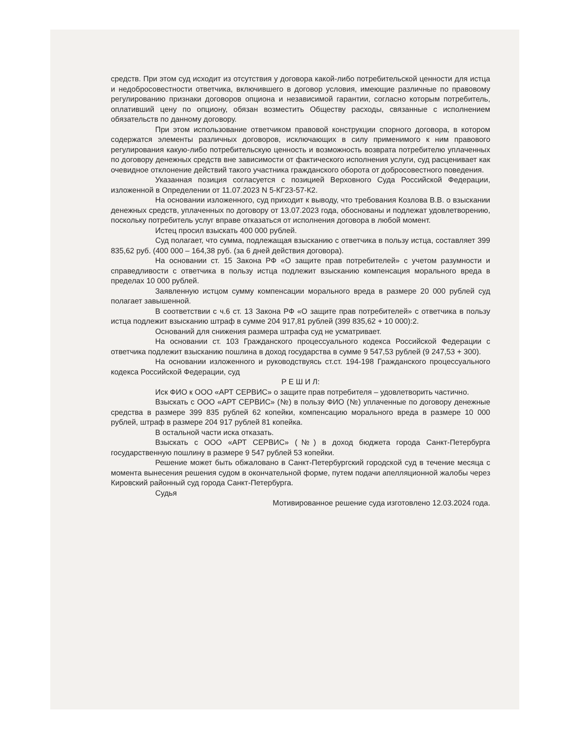средств. При этом суд исходит из отсутствия у договора какой-либо потребительской ценности для истца и недобросовестности ответчика, включившего в договор условия, имеющие различные по правовому регулированию признаки договоров опциона и независимой гарантии, согласно которым потребитель, оплативший цену по опциону, обязан возместить Обществу расходы, связанные с исполнением обязательств по данному договору.
При этом использование ответчиком правовой конструкции спорного договора, в котором содержатся элементы различных договоров, исключающих в силу применимого к ним правового регулирования какую-либо потребительскую ценность и возможность возврата потребителю уплаченных по договору денежных средств вне зависимости от фактического исполнения услуги, суд расценивает как очевидное отклонение действий такого участника гражданского оборота от добросовестного поведения.
Указанная позиция согласуется с позицией Верховного Суда Российской Федерации, изложенной в Определении от 11.07.2023 N 5-КГ23-57-К2.
На основании изложенного, суд приходит к выводу, что требования Козлова В.В. о взыскании денежных средств, уплаченных по договору от 13.07.2023 года, обоснованы и подлежат удовлетворению, поскольку потребитель услуг вправе отказаться от исполнения договора в любой момент.
Истец просил взыскать 400 000 рублей.
Суд полагает, что сумма, подлежащая взысканию с ответчика в пользу истца, составляет 399 835,62 руб. (400 000 – 164,38 руб. (за 6 дней действия договора).
На основании ст. 15 Закона РФ «О защите прав потребителей» с учетом разумности и справедливости с ответчика в пользу истца подлежит взысканию компенсация морального вреда в пределах 10 000 рублей.
Заявленную истцом сумму компенсации морального вреда в размере 20 000 рублей суд полагает завышенной.
В соответствии с ч.6 ст. 13 Закона РФ «О защите прав потребителей» с ответчика в пользу истца подлежит взысканию штраф в сумме 204 917,81 рублей (399 835,62 + 10 000):2.
Оснований для снижения размера штрафа суд не усматривает.
На основании ст. 103 Гражданского процессуального кодекса Российской Федерации с ответчика подлежит взысканию пошлина в доход государства в сумме 9 547,53 рублей (9 247,53 + 300).
На основании изложенного и руководствуясь ст.ст. 194-198 Гражданского процессуального кодекса Российской Федерации, суд
Р Е Ш И Л:
Иск ФИО к ООО «АРТ СЕРВИС» о защите прав потребителя – удовлетворить частично.
Взыскать с ООО «АРТ СЕРВИС» (№) в пользу ФИО (№) уплаченные по договору денежные средства в размере 399 835 рублей 62 копейки, компенсацию морального вреда в размере 10 000 рублей, штраф в размере 204 917 рублей 81 копейка.
В остальной части иска отказать.
Взыскать с ООО «АРТ СЕРВИС» (№) в доход бюджета города Санкт-Петербурга государственную пошлину в размере 9 547 рублей 53 копейки.
Решение может быть обжаловано в Санкт-Петербургский городской суд в течение месяца с момента вынесения решения судом в окончательной форме, путем подачи апелляционной жалобы через Кировский районный суд города Санкт-Петербурга.
Судья
Мотивированное решение суда изготовлено 12.03.2024 года.